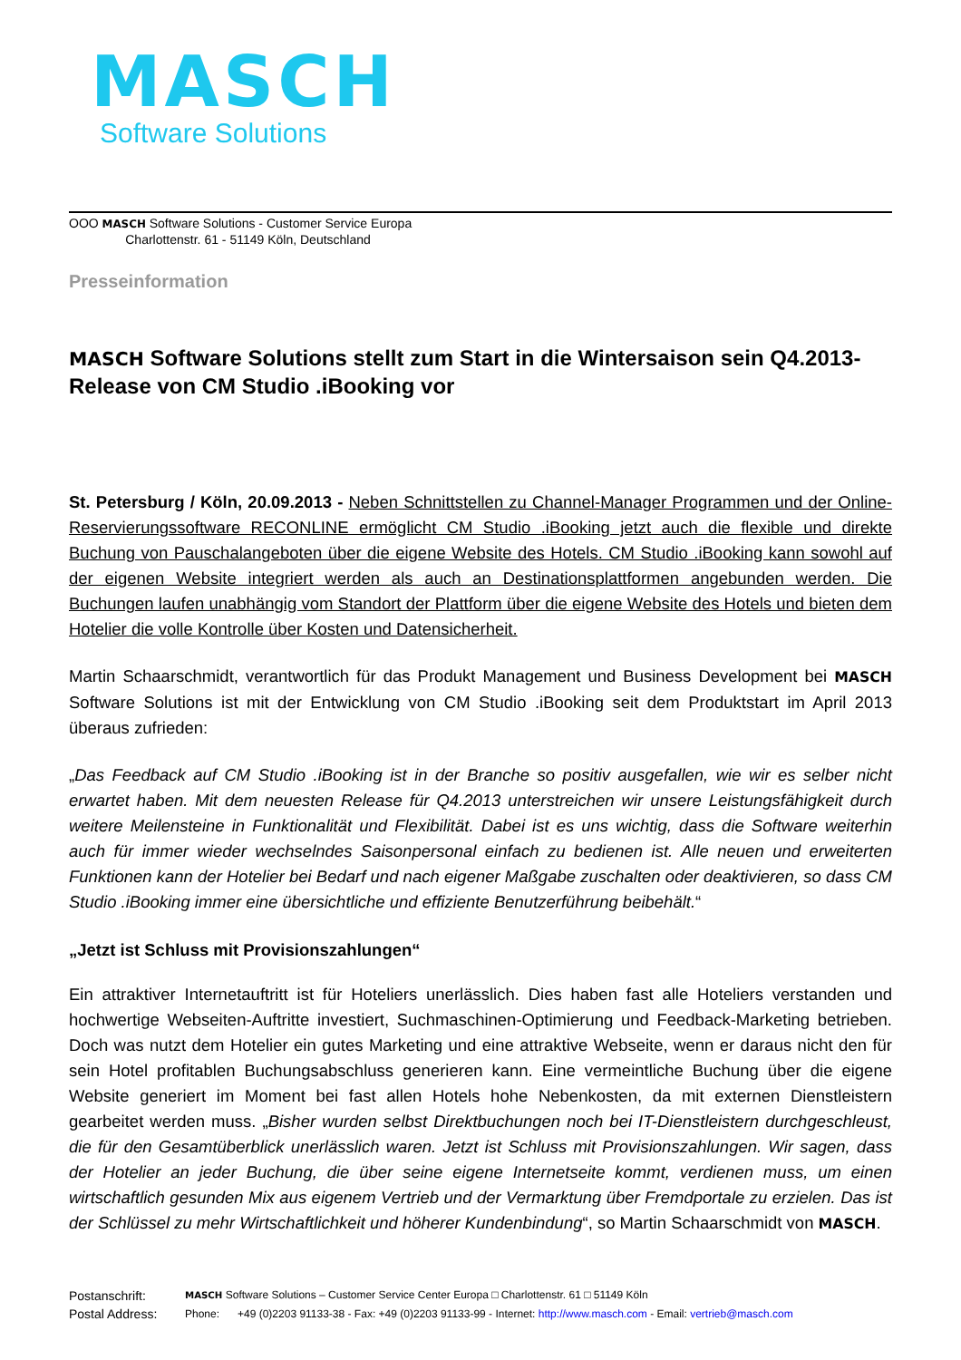MASCH
Software Solutions
OOO MASCH Software Solutions - Customer Service Europa
Charlottenstr. 61 - 51149 Köln, Deutschland
Presseinformation
MASCH Software Solutions stellt zum Start in die Wintersaison sein Q4.2013-Release von CM Studio .iBooking vor
St. Petersburg / Köln, 20.09.2013 - Neben Schnittstellen zu Channel-Manager Programmen und der Online-Reservierungssoftware RECONLINE ermöglicht CM Studio .iBooking jetzt auch die flexible und direkte Buchung von Pauschalangeboten über die eigene Website des Hotels. CM Studio .iBooking kann sowohl auf der eigenen Website integriert werden als auch an Destinationsplattformen angebunden werden. Die Buchungen laufen unabhängig vom Standort der Plattform über die eigene Website des Hotels und bieten dem Hotelier die volle Kontrolle über Kosten und Datensicherheit.
Martin Schaarschmidt, verantwortlich für das Produkt Management und Business Development bei MASCH Software Solutions ist mit der Entwicklung von CM Studio .iBooking seit dem Produktstart im April 2013 überaus zufrieden:
„Das Feedback auf CM Studio .iBooking ist in der Branche so positiv ausgefallen, wie wir es selber nicht erwartet haben. Mit dem neuesten Release für Q4.2013 unterstreichen wir unsere Leistungsfähigkeit durch weitere Meilensteine in Funktionalität und Flexibilität. Dabei ist es uns wichtig, dass die Software weiterhin auch für immer wieder wechselndes Saisonpersonal einfach zu bedienen ist. Alle neuen und erweiterten Funktionen kann der Hotelier bei Bedarf und nach eigener Maßgabe zuschalten oder deaktivieren, so dass CM Studio .iBooking immer eine übersichtliche und effiziente Benutzerführung beibehält.“
„Jetzt ist Schluss mit Provisionszahlungen“
Ein attraktiver Internetauftritt ist für Hoteliers unerlässlich. Dies haben fast alle Hoteliers verstanden und hochwertige Webseiten-Auftritte investiert, Suchmaschinen-Optimierung und Feedback-Marketing betrieben. Doch was nutzt dem Hotelier ein gutes Marketing und eine attraktive Webseite, wenn er daraus nicht den für sein Hotel profitablen Buchungsabschluss generieren kann. Eine vermeintliche Buchung über die eigene Website generiert im Moment bei fast allen Hotels hohe Nebenkosten, da mit externen Dienstleistern gearbeitet werden muss. „Bisher wurden selbst Direktbuchungen noch bei IT-Dienstleistern durchgeschleust, die für den Gesamtüberblick unerlässlich waren. Jetzt ist Schluss mit Provisionszahlungen. Wir sagen, dass der Hotelier an jeder Buchung, die über seine eigene Internetseite kommt, verdienen muss, um einen wirtschaftlich gesunden Mix aus eigenem Vertrieb und der Vermarktung über Fremdportale zu erzielen. Das ist der Schlüssel zu mehr Wirtschaftlichkeit und höherer Kundenbindung“, so Martin Schaarschmidt von MASCH.
| Postanschrift: | MASCH Software Solutions – Customer Service Center Europa □ Charlottenstr. 61 □ 51149 Köln | |
| Postal Address: | Phone: | +49 (0)2203 91133-38 - Fax: +49 (0)2203 91133-99 - Internet: http://www.masch.com - Email: vertrieb@masch.com |